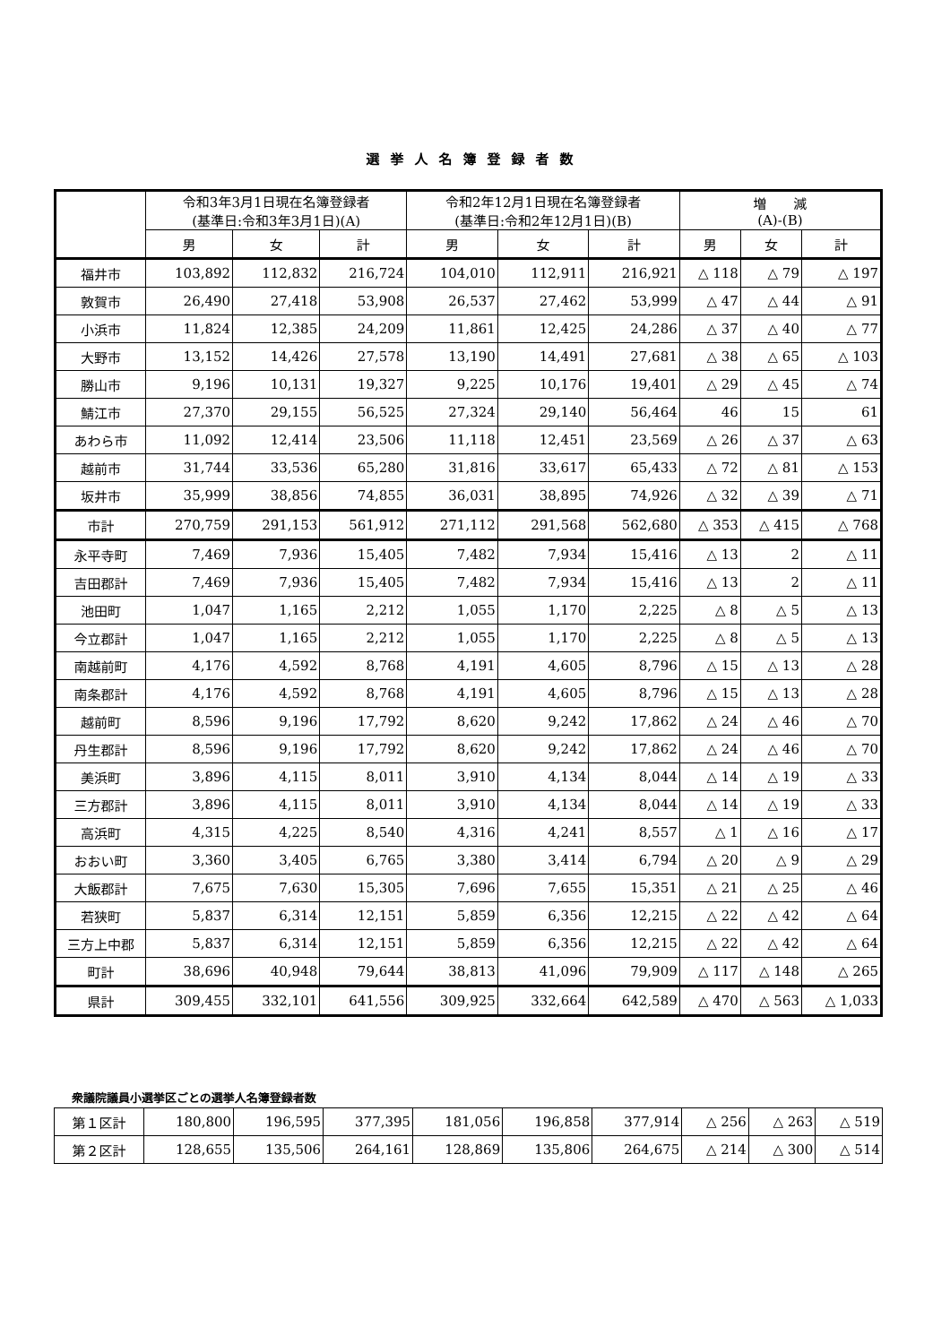選挙人名簿登録者数
| | 令和3年3月1日現在名簿登録者 (基準日:令和3年3月1日)(A) | | | 令和2年12月1日現在名簿登録者 (基準日:令和2年12月1日)(B) | | | 増 減 (A)-(B) | | |
| --- | --- | --- | --- | --- | --- | --- | --- | --- | --- |
| | 男 | 女 | 計 | 男 | 女 | 計 | 男 | 女 | 計 |
| 福井市 | 103,892 | 112,832 | 216,724 | 104,010 | 112,911 | 216,921 | △ 118 | △ 79 | △ 197 |
| 敦賀市 | 26,490 | 27,418 | 53,908 | 26,537 | 27,462 | 53,999 | △ 47 | △ 44 | △ 91 |
| 小浜市 | 11,824 | 12,385 | 24,209 | 11,861 | 12,425 | 24,286 | △ 37 | △ 40 | △ 77 |
| 大野市 | 13,152 | 14,426 | 27,578 | 13,190 | 14,491 | 27,681 | △ 38 | △ 65 | △ 103 |
| 勝山市 | 9,196 | 10,131 | 19,327 | 9,225 | 10,176 | 19,401 | △ 29 | △ 45 | △ 74 |
| 鯖江市 | 27,370 | 29,155 | 56,525 | 27,324 | 29,140 | 56,464 | 46 | 15 | 61 |
| あわら市 | 11,092 | 12,414 | 23,506 | 11,118 | 12,451 | 23,569 | △ 26 | △ 37 | △ 63 |
| 越前市 | 31,744 | 33,536 | 65,280 | 31,816 | 33,617 | 65,433 | △ 72 | △ 81 | △ 153 |
| 坂井市 | 35,999 | 38,856 | 74,855 | 36,031 | 38,895 | 74,926 | △ 32 | △ 39 | △ 71 |
| 市計 | 270,759 | 291,153 | 561,912 | 271,112 | 291,568 | 562,680 | △ 353 | △ 415 | △ 768 |
| 永平寺町 | 7,469 | 7,936 | 15,405 | 7,482 | 7,934 | 15,416 | △ 13 | 2 | △ 11 |
| 吉田郡計 | 7,469 | 7,936 | 15,405 | 7,482 | 7,934 | 15,416 | △ 13 | 2 | △ 11 |
| 池田町 | 1,047 | 1,165 | 2,212 | 1,055 | 1,170 | 2,225 | △ 8 | △ 5 | △ 13 |
| 今立郡計 | 1,047 | 1,165 | 2,212 | 1,055 | 1,170 | 2,225 | △ 8 | △ 5 | △ 13 |
| 南越前町 | 4,176 | 4,592 | 8,768 | 4,191 | 4,605 | 8,796 | △ 15 | △ 13 | △ 28 |
| 南条郡計 | 4,176 | 4,592 | 8,768 | 4,191 | 4,605 | 8,796 | △ 15 | △ 13 | △ 28 |
| 越前町 | 8,596 | 9,196 | 17,792 | 8,620 | 9,242 | 17,862 | △ 24 | △ 46 | △ 70 |
| 丹生郡計 | 8,596 | 9,196 | 17,792 | 8,620 | 9,242 | 17,862 | △ 24 | △ 46 | △ 70 |
| 美浜町 | 3,896 | 4,115 | 8,011 | 3,910 | 4,134 | 8,044 | △ 14 | △ 19 | △ 33 |
| 三方郡計 | 3,896 | 4,115 | 8,011 | 3,910 | 4,134 | 8,044 | △ 14 | △ 19 | △ 33 |
| 高浜町 | 4,315 | 4,225 | 8,540 | 4,316 | 4,241 | 8,557 | △ 1 | △ 16 | △ 17 |
| おおい町 | 3,360 | 3,405 | 6,765 | 3,380 | 3,414 | 6,794 | △ 20 | △ 9 | △ 29 |
| 大飯郡計 | 7,675 | 7,630 | 15,305 | 7,696 | 7,655 | 15,351 | △ 21 | △ 25 | △ 46 |
| 若狭町 | 5,837 | 6,314 | 12,151 | 5,859 | 6,356 | 12,215 | △ 22 | △ 42 | △ 64 |
| 三方上中郡 | 5,837 | 6,314 | 12,151 | 5,859 | 6,356 | 12,215 | △ 22 | △ 42 | △ 64 |
| 町計 | 38,696 | 40,948 | 79,644 | 38,813 | 41,096 | 79,909 | △ 117 | △ 148 | △ 265 |
| 県計 | 309,455 | 332,101 | 641,556 | 309,925 | 332,664 | 642,589 | △ 470 | △ 563 | △ 1,033 |
衆議院議員小選挙区ごとの選挙人名簿登録者数
| 第１区計 | 180,800 | 196,595 | 377,395 | 181,056 | 196,858 | 377,914 | △ 256 | △ 263 | △ 519 |
| 第２区計 | 128,655 | 135,506 | 264,161 | 128,869 | 135,806 | 264,675 | △ 214 | △ 300 | △ 514 |